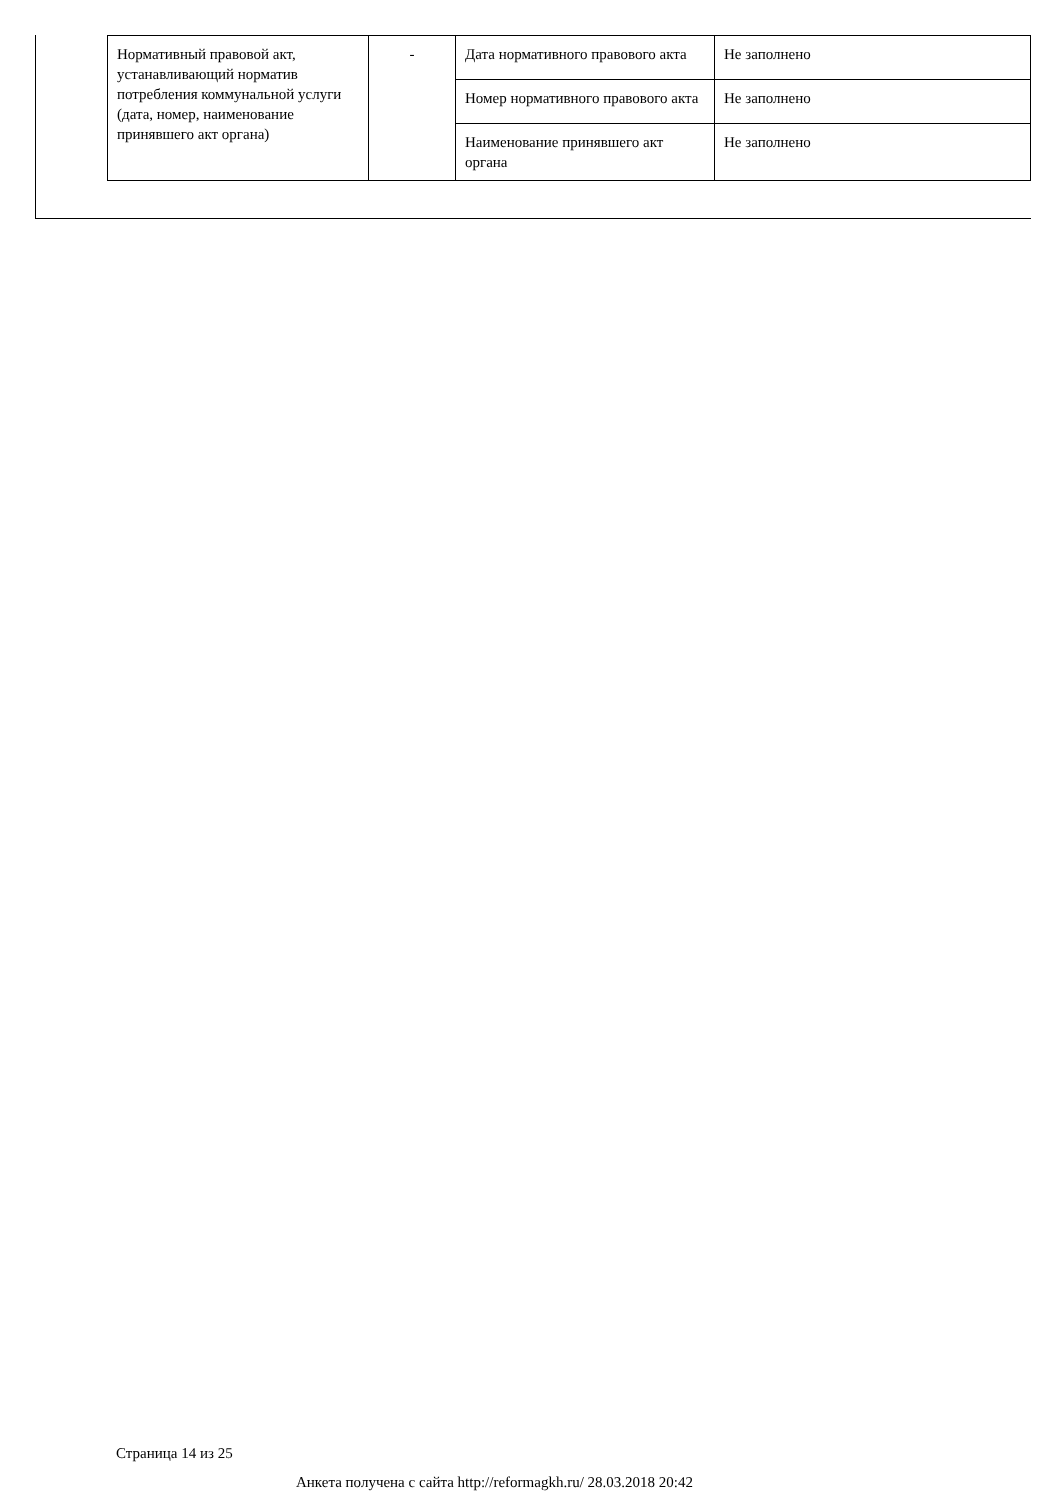| Нормативный правовой акт, устанавливающий норматив потребления коммунальной услуги (дата, номер, наименование принявшего акт органа) | - | Дата нормативного правового акта | Не заполнено |
| | | Номер нормативного правового акта | Не заполнено |
| | | Наименование принявшего акт органа | Не заполнено |
Страница 14 из 25
Анкета получена с сайта http://reformagkh.ru/ 28.03.2018 20:42